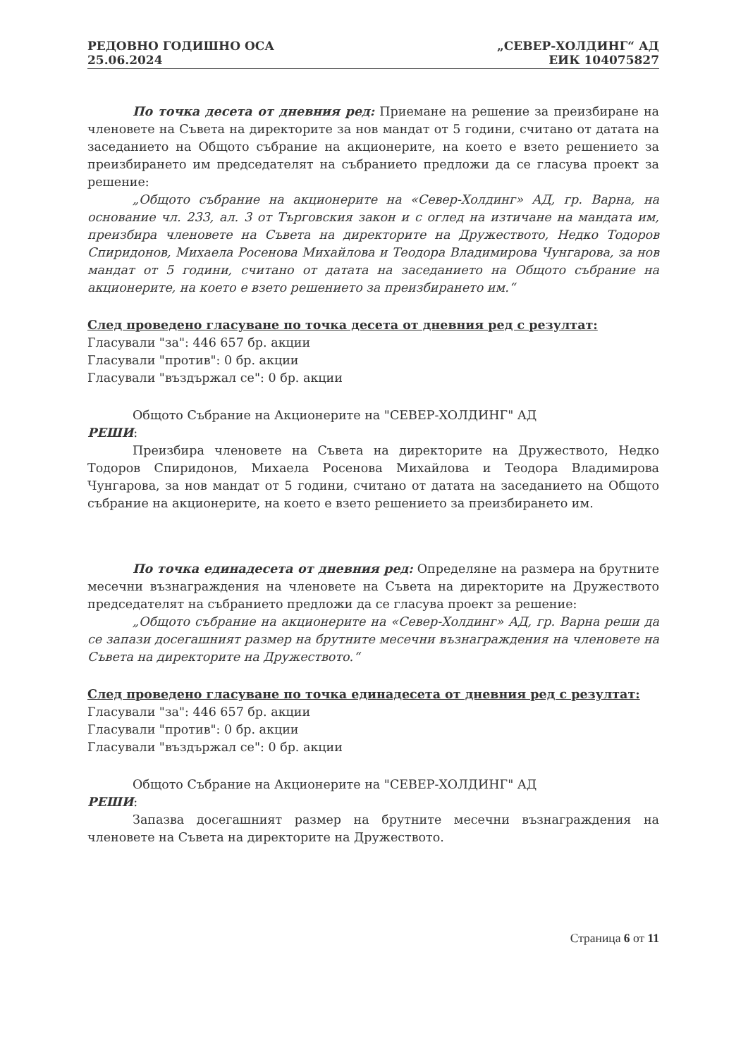РЕДОВНО ГОДИШНО ОСА
25.06.2024
„СЕВЕР-ХОЛДИНГ“ АД
ЕИК 104075827
По точка десета от дневния ред: Приемане на решение за преизбиране на членовете на Съвета на директорите за нов мандат от 5 години, считано от датата на заседанието на Общото събрание на акционерите, на което е взето решението за преизбирането им председателят на събранието предложи да се гласува проект за решение:
„Общото събрание на акционерите на «Север-Холдинг» АД, гр. Варна, на основание чл. 233, ал. 3 от Търговския закон и с оглед на изтичане на мандата им, преизбира членовете на Съвета на директорите на Дружеството, Недко Тодоров Спиридонов, Михаела Росенова Михайлова и Теодора Владимирова Чунгарова, за нов мандат от 5 години, считано от датата на заседанието на Общото събрание на акционерите, на което е взето решението за преизбирането им.“
След проведено гласуване по точка десета от дневния ред с резултат:
Гласували "за": 446 657 бр. акции
Гласували "против": 0 бр. акции
Гласували "въздържал се": 0 бр. акции
Общото Събрание на Акционерите на "СЕВЕР-ХОЛДИНГ" АД
РЕШИ:
Преизбира членовете на Съвета на директорите на Дружеството, Недко Тодоров Спиридонов, Михаела Росенова Михайлова и Теодора Владимирова Чунгарова, за нов мандат от 5 години, считано от датата на заседанието на Общото събрание на акционерите, на което е взето решението за преизбирането им.
По точка единадесета от дневния ред: Определяне на размера на брутните месечни възнаграждения на членовете на Съвета на директорите на Дружеството председателят на събранието предложи да се гласува проект за решение:
„Общото събрание на акционерите на «Север-Холдинг» АД, гр. Варна реши да се запази досегашният размер на брутните месечни възнаграждения на членовете на Съвета на директорите на Дружеството.“
След проведено гласуване по точка единадесета от дневния ред с резултат:
Гласували "за": 446 657 бр. акции
Гласували "против": 0 бр. акции
Гласували "въздържал се": 0 бр. акции
Общото Събрание на Акционерите на "СЕВЕР-ХОЛДИНГ" АД
РЕШИ:
Запазва досегашният размер на брутните месечни възнаграждения на членовете на Съвета на директорите на Дружеството.
Страница 6 от 11